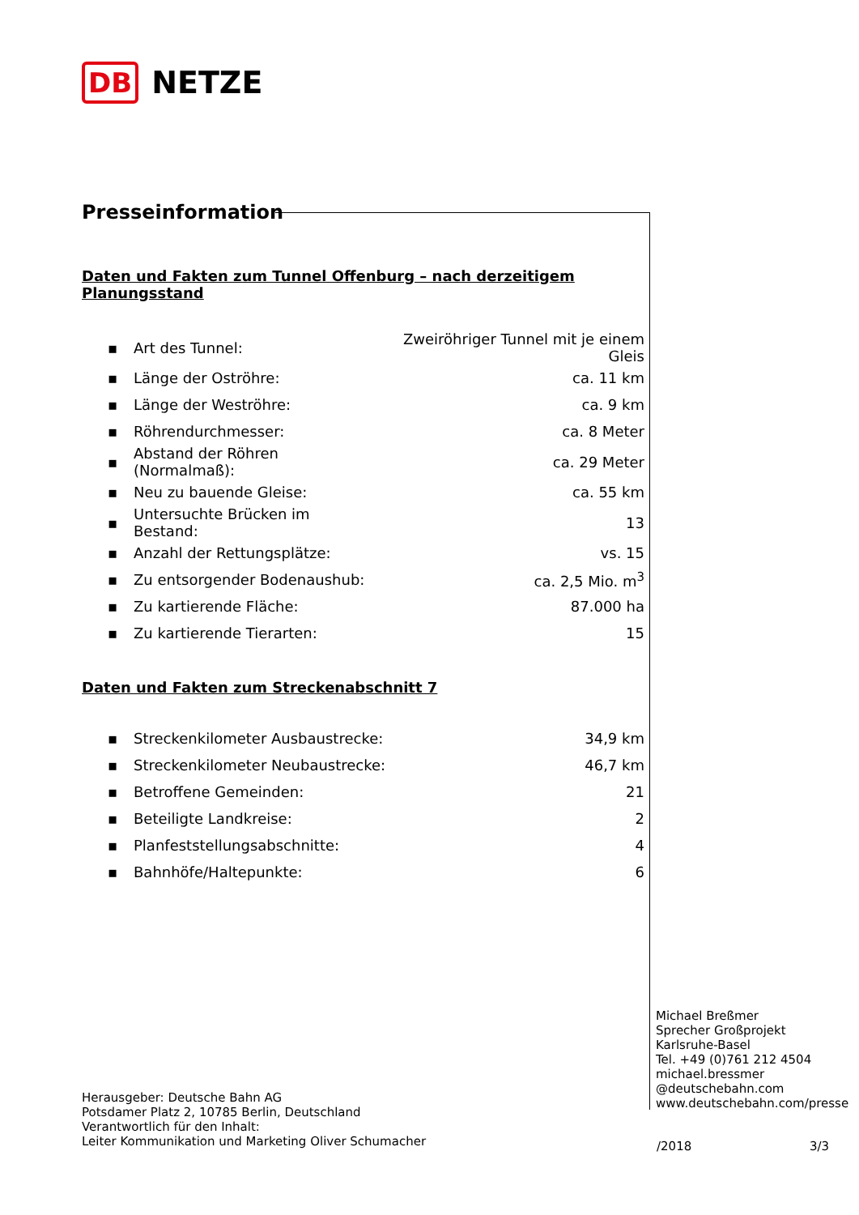DB NETZE
Presseinformation
Daten und Fakten zum Tunnel Offenburg – nach derzeitigem Planungsstand
| ▪ | Art des Tunnel: | Zweiröhriger Tunnel mit je einem Gleis |
| ▪ | Länge der Oströhre: | ca. 11 km |
| ▪ | Länge der Weströhre: | ca. 9 km |
| ▪ | Röhrendurchmesser: | ca. 8 Meter |
| ▪ | Abstand der Röhren (Normalmaß): | ca. 29 Meter |
| ▪ | Neu zu bauende Gleise: | ca. 55 km |
| ▪ | Untersuchte Brücken im Bestand: | 13 |
| ▪ | Anzahl der Rettungsplätze: | vs. 15 |
| ▪ | Zu entsorgender Bodenaushub: | ca. 2,5 Mio. m<sup>3</sup> |
| ▪ | Zu kartierende Fläche: | 87.000 ha |
| ▪ | Zu kartierende Tierarten: | 15 |
Daten und Fakten zum Streckenabschnitt 7
| ▪ | Streckenkilometer Ausbaustrecke: | 34,9 km |
| ▪ | Streckenkilometer Neubaustrecke: | 46,7 km |
| ▪ | Betroffene Gemeinden: | 21 |
| ▪ | Beteiligte Landkreise: | 2 |
| ▪ | Planfeststellungsabschnitte: | 4 |
| ▪ | Bahnhöfe/Haltepunkte: | 6 |
Michael Breßmer
Sprecher Großprojekt
Karlsruhe-Basel
Tel. +49 (0)761 212 4504
michael.bressmer
@deutschebahn.com
www.deutschebahn.com/presse
Herausgeber: Deutsche Bahn AG
Potsdamer Platz 2, 10785 Berlin, Deutschland
Verantwortlich für den Inhalt:
Leiter Kommunikation und Marketing Oliver Schumacher
/2018 3/3